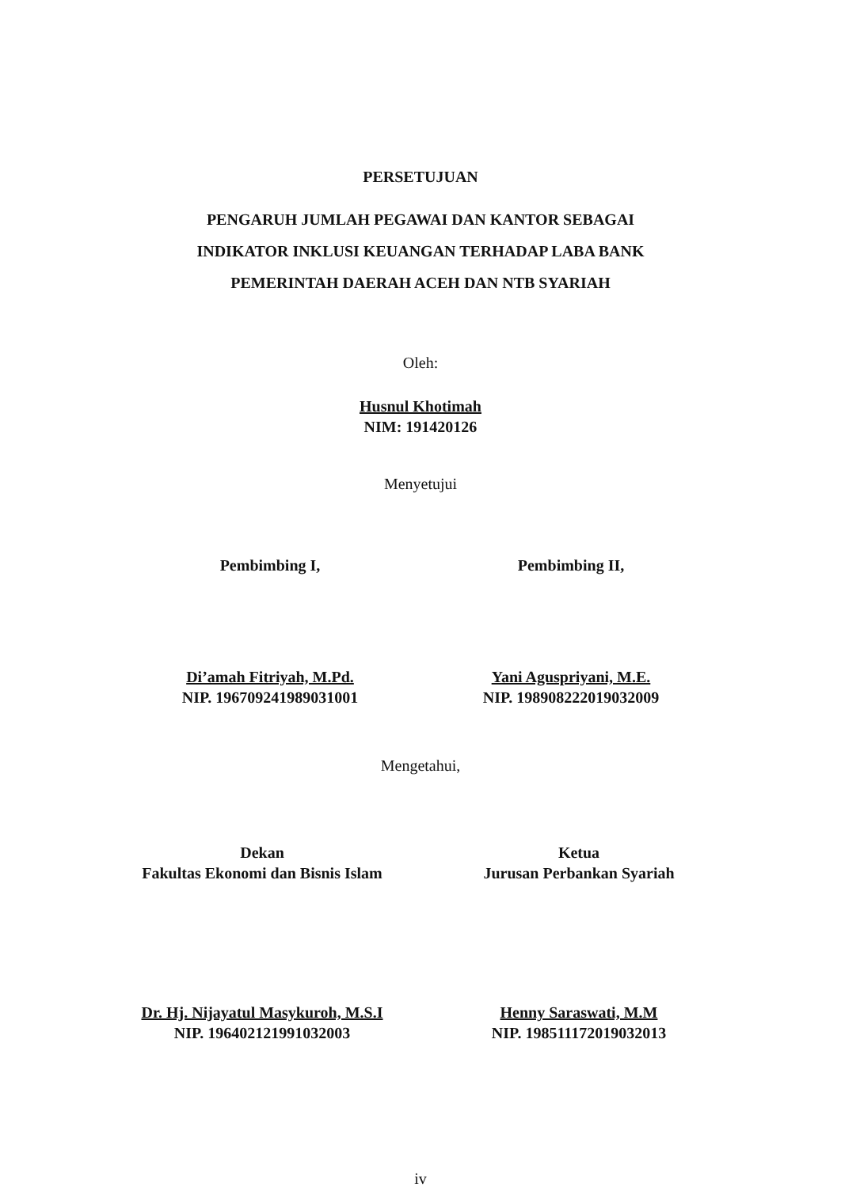PERSETUJUAN
PENGARUH JUMLAH PEGAWAI DAN KANTOR SEBAGAI
INDIKATOR INKLUSI KEUANGAN TERHADAP LABA BANK
PEMERINTAH DAERAH ACEH DAN NTB SYARIAH
Oleh:
Husnul Khotimah
NIM: 191420126
Menyetujui
Pembimbing I,
Di’amah Fitriyah, M.Pd.
NIP. 196709241989031001
Pembimbing II,
Yani Aguspriyani, M.E.
NIP. 198908222019032009
Mengetahui,
Dekan
Fakultas Ekonomi dan Bisnis Islam
Dr. Hj. Nijayatul Masykuroh, M.S.I
NIP. 196402121991032003
Ketua
Jurusan Perbankan Syariah
Henny Saraswati, M.M
NIP. 198511172019032013
iv